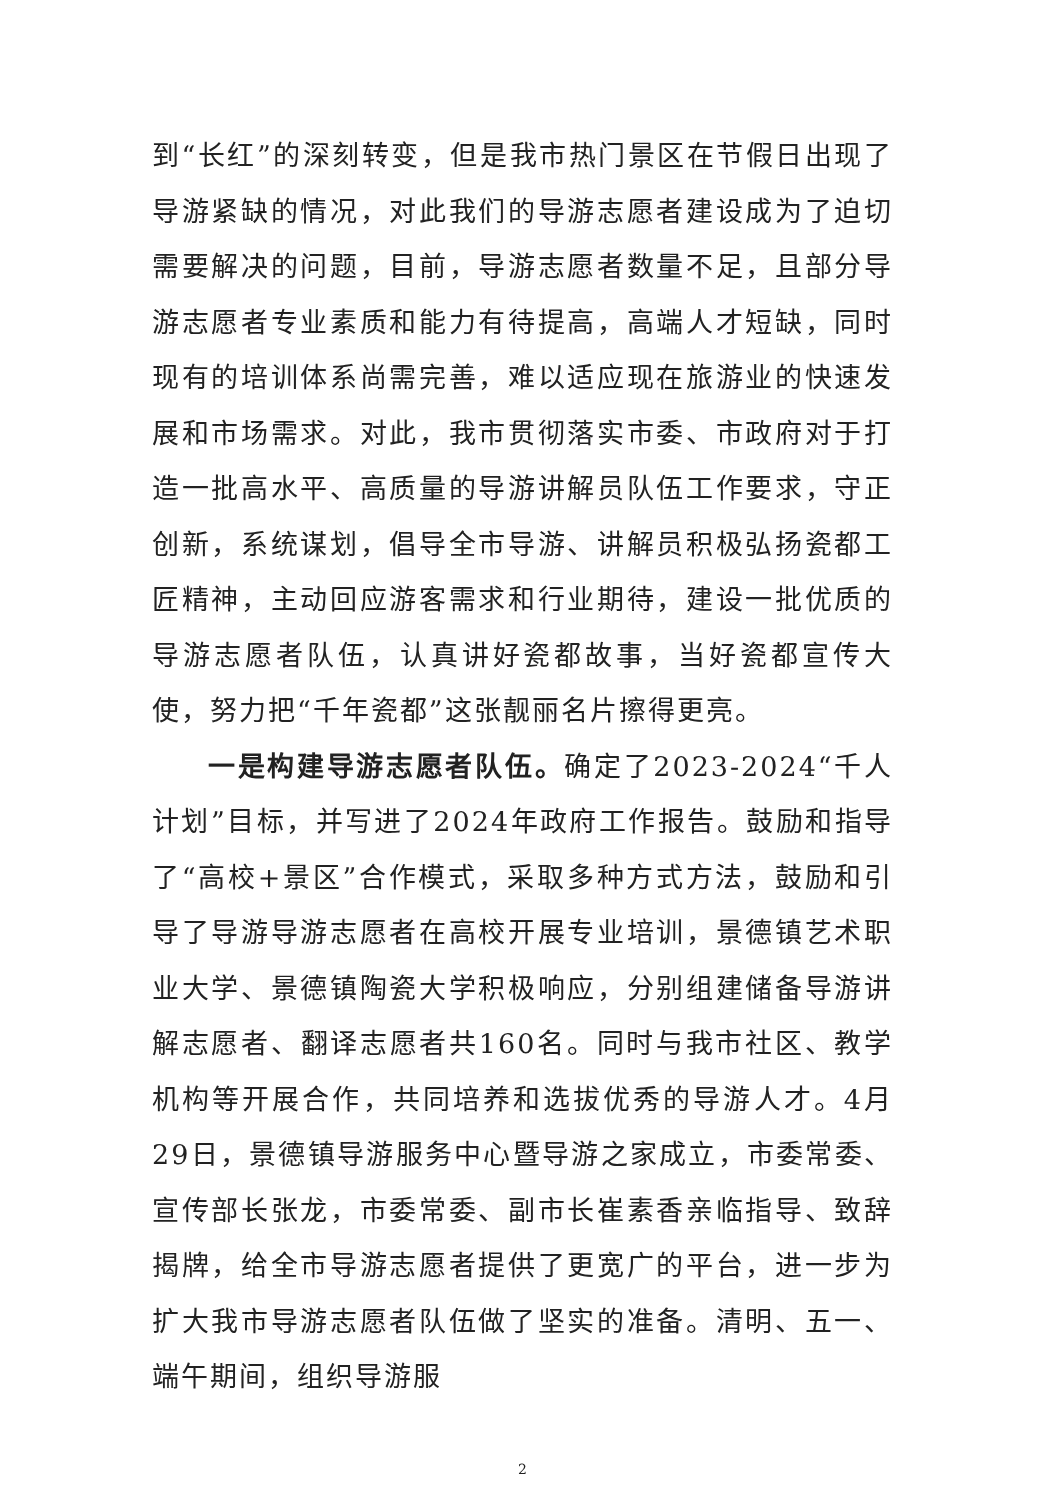到“长红”的深刻转变，但是我市热门景区在节假日出现了导游紧缺的情况，对此我们的导游志愿者建设成为了迫切需要解决的问题，目前，导游志愿者数量不足，且部分导游志愿者专业素质和能力有待提高，高端人才短缺，同时现有的培训体系尚需完善，难以适应现在旅游业的快速发展和市场需求。对此，我市贯彻落实市委、市政府对于打造一批高水平、高质量的导游讲解员队伍工作要求，守正创新，系统谋划，倡导全市导游、讲解员积极弘扬瓷都工匠精神，主动回应游客需求和行业期待，建设一批优质的导游志愿者队伍，认真讲好瓷都故事，当好瓷都宣传大使，努力把“千年瓷都”这张靓丽名片擦得更亮。
一是构建导游志愿者队伍。确定了2023-2024“千人计划”目标，并写进了2024年政府工作报告。鼓励和指导了“高校+景区”合作模式，采取多种方式方法，鼓励和引导了导游导游志愿者在高校开展专业培训，景德镇艺术职业大学、景德镇陶瓷大学积极响应，分别组建储备导游讲解志愿者、翻译志愿者共160名。同时与我市社区、教学机构等开展合作，共同培养和选拔优秀的导游人才。4月29日，景德镇导游服务中心暨导游之家成立，市委常委、宣传部长张龙，市委常委、副市长崔素香亲临指导、致辞揭牌，给全市导游志愿者提供了更宽广的平台，进一步为扩大我市导游志愿者队伍做了坚实的准备。清明、五一、端午期间，组织导游服
2